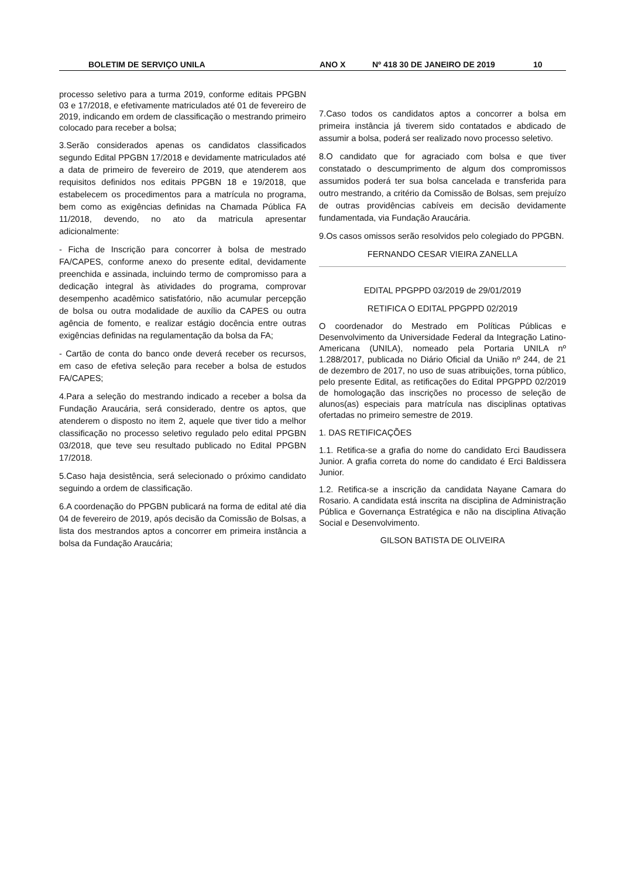BOLETIM DE SERVIÇO UNILA ANO X Nº 418 30 DE JANEIRO DE 2019 10
processo seletivo para a turma 2019, conforme editais PPGBN 03 e 17/2018, e efetivamente matriculados até 01 de fevereiro de 2019, indicando em ordem de classificação o mestrando primeiro colocado para receber a bolsa;
3.Serão considerados apenas os candidatos classificados segundo Edital PPGBN 17/2018 e devidamente matriculados até a data de primeiro de fevereiro de 2019, que atenderem aos requisitos definidos nos editais PPGBN 18 e 19/2018, que estabelecem os procedimentos para a matrícula no programa, bem como as exigências definidas na Chamada Pública FA 11/2018, devendo, no ato da matricula apresentar adicionalmente:
- Ficha de Inscrição para concorrer à bolsa de mestrado FA/CAPES, conforme anexo do presente edital, devidamente preenchida e assinada, incluindo termo de compromisso para a dedicação integral às atividades do programa, comprovar desempenho acadêmico satisfatório, não acumular percepção de bolsa ou outra modalidade de auxílio da CAPES ou outra agência de fomento, e realizar estágio docência entre outras exigências definidas na regulamentação da bolsa da FA;
- Cartão de conta do banco onde deverá receber os recursos, em caso de efetiva seleção para receber a bolsa de estudos FA/CAPES;
4.Para a seleção do mestrando indicado a receber a bolsa da Fundação Araucária, será considerado, dentre os aptos, que atenderem o disposto no item 2, aquele que tiver tido a melhor classificação no processo seletivo regulado pelo edital PPGBN 03/2018, que teve seu resultado publicado no Edital PPGBN 17/2018.
5.Caso haja desistência, será selecionado o próximo candidato seguindo a ordem de classificação.
6.A coordenação do PPGBN publicará na forma de edital até dia 04 de fevereiro de 2019, após decisão da Comissão de Bolsas, a lista dos mestrandos aptos a concorrer em primeira instância a bolsa da Fundação Araucária;
7.Caso todos os candidatos aptos a concorrer a bolsa em primeira instância já tiverem sido contatados e abdicado de assumir a bolsa, poderá ser realizado novo processo seletivo.
8.O candidato que for agraciado com bolsa e que tiver constatado o descumprimento de algum dos compromissos assumidos poderá ter sua bolsa cancelada e transferida para outro mestrando, a critério da Comissão de Bolsas, sem prejuízo de outras providências cabíveis em decisão devidamente fundamentada, via Fundação Araucária.
9.Os casos omissos serão resolvidos pelo colegiado do PPGBN.
FERNANDO CESAR VIEIRA ZANELLA
EDITAL PPGPPD 03/2019 de 29/01/2019
RETIFICA O EDITAL PPGPPD 02/2019
O coordenador do Mestrado em Políticas Públicas e Desenvolvimento da Universidade Federal da Integração Latino-Americana (UNILA), nomeado pela Portaria UNILA nº 1.288/2017, publicada no Diário Oficial da União nº 244, de 21 de dezembro de 2017, no uso de suas atribuições, torna público, pelo presente Edital, as retificações do Edital PPGPPD 02/2019 de homologação das inscrições no processo de seleção de alunos(as) especiais para matrícula nas disciplinas optativas ofertadas no primeiro semestre de 2019.
1. DAS RETIFICAÇÕES
1.1. Retifica-se a grafia do nome do candidato Erci Baudissera Junior. A grafia correta do nome do candidato é Erci Baldissera Junior.
1.2. Retifica-se a inscrição da candidata Nayane Camara do Rosario. A candidata está inscrita na disciplina de Administração Pública e Governança Estratégica e não na disciplina Ativação Social e Desenvolvimento.
GILSON BATISTA DE OLIVEIRA